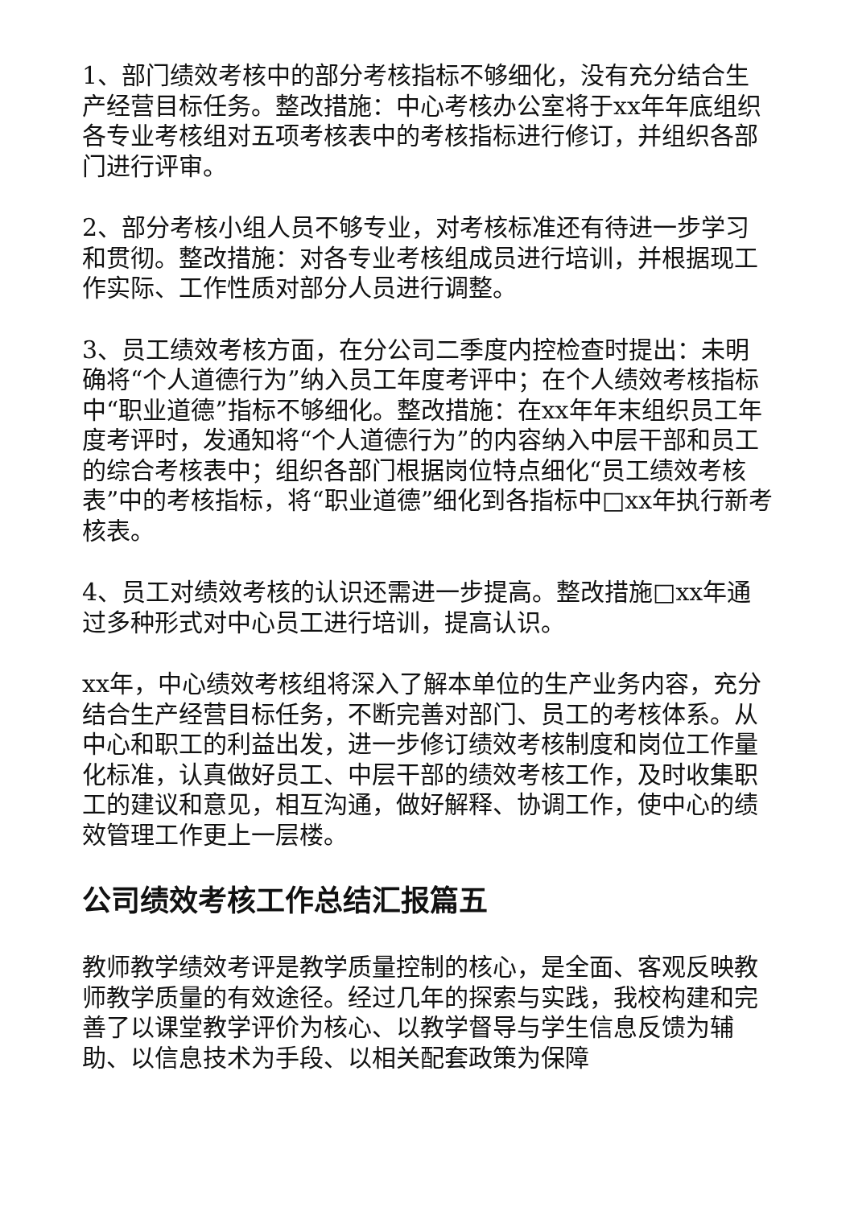1、部门绩效考核中的部分考核指标不够细化，没有充分结合生产经营目标任务。整改措施：中心考核办公室将于xx年年底组织各专业考核组对五项考核表中的考核指标进行修订，并组织各部门进行评审。
2、部分考核小组人员不够专业，对考核标准还有待进一步学习和贯彻。整改措施：对各专业考核组成员进行培训，并根据现工作实际、工作性质对部分人员进行调整。
3、员工绩效考核方面，在分公司二季度内控检查时提出：未明确将“个人道德行为”纳入员工年度考评中；在个人绩效考核指标中“职业道德”指标不够细化。整改措施：在xx年年末组织员工年度考评时，发通知将“个人道德行为”的内容纳入中层干部和员工的综合考核表中；组织各部门根据岗位特点细化“员工绩效考核表”中的考核指标，将“职业道德”细化到各指标中□xx年执行新考核表。
4、员工对绩效考核的认识还需进一步提高。整改措施□xx年通过多种形式对中心员工进行培训，提高认识。
xx年，中心绩效考核组将深入了解本单位的生产业务内容，充分结合生产经营目标任务，不断完善对部门、员工的考核体系。从中心和职工的利益出发，进一步修订绩效考核制度和岗位工作量化标准，认真做好员工、中层干部的绩效考核工作，及时收集职工的建议和意见，相互沟通，做好解释、协调工作，使中心的绩效管理工作更上一层楼。
公司绩效考核工作总结汇报篇五
教师教学绩效考评是教学质量控制的核心，是全面、客观反映教师教学质量的有效途径。经过几年的探索与实践，我校构建和完善了以课堂教学评价为核心、以教学督导与学生信息反馈为辅助、以信息技术为手段、以相关配套政策为保障